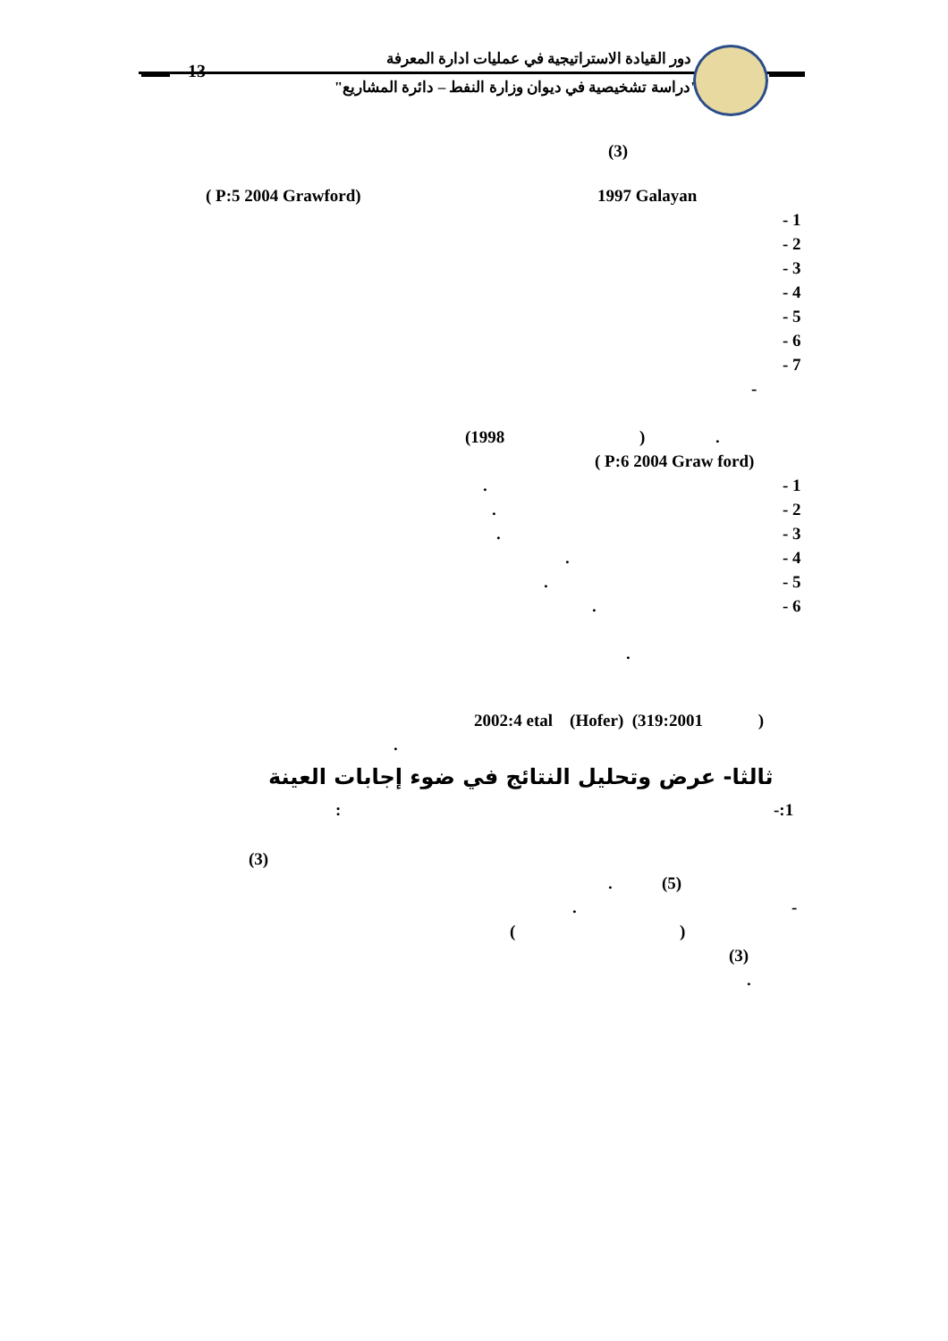دور القيادة الاستراتيجية في عمليات ادارة المعرفة
"دراسة تشخيصية في ديوان وزارة النفط – دائرة المشاريع"
13
(3)
( P:5 2004 Grawford) 1997 Galayan
- 1
- 2
- 3
- 4
- 5
- 6
- 7
-
(1998 ) .
( P:6 2004 Graw ford)
- 1
.
- 2
.
- 3
.
- 4
.
- 5
.
- 6
.
.
2002:4 etal (Hofer) (319:2001 )
.
ثالثا- عرض وتحليل النتائج في ضوء إجابات العينة
-:1
:
(3)
(5)
.
-
.
( )
(3)
.